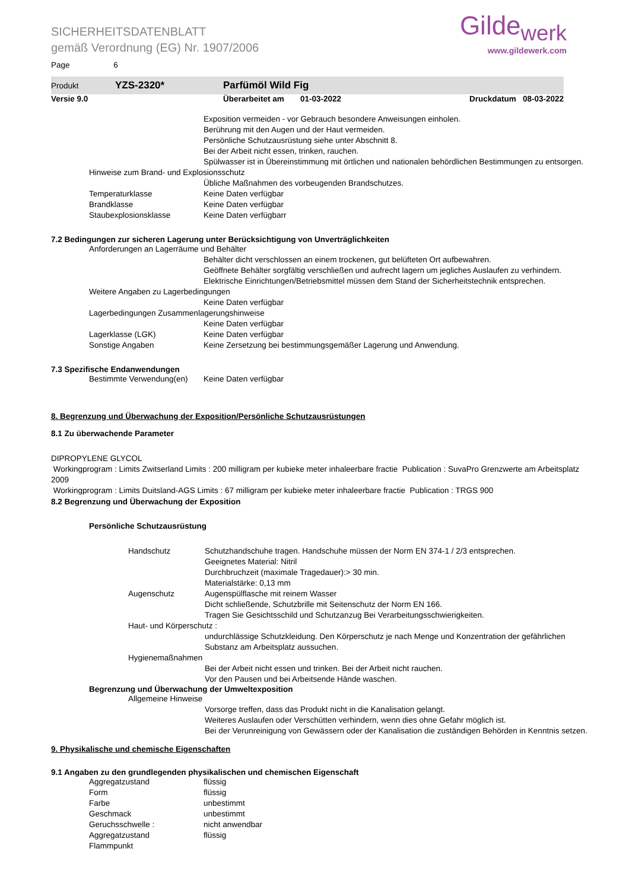SICHERHEITSDATENBLATT
gemäß Verordnung (EG) Nr. 1907/2006
Gilde<sub>werk</sub>
www.gildewerk.com
Page 6
Produkt YZS-2320* Parfümöl Wild Fig
Versie 9.0 Überarbeitet am 01-03-2022 Druckdatum 08-03-2022
Exposition vermeiden - vor Gebrauch besondere Anweisungen einholen.
Berührung mit den Augen und der Haut vermeiden.
Persönliche Schutzausrüstung siehe unter Abschnitt 8.
Bei der Arbeit nicht essen, trinken, rauchen.
Spülwasser ist in Übereinstimmung mit örtlichen und nationalen behördlichen Bestimmungen zu entsorgen.
Hinweise zum Brand- und Explosionsschutz
Übliche Maßnahmen des vorbeugenden Brandschutzes.
Temperaturklasse Keine Daten verfügbar
Brandklasse Keine Daten verfügbar
Staubexplosionsklasse Keine Daten verfügbarr
7.2 Bedingungen zur sicheren Lagerung unter Berücksichtigung von Unverträglichkeiten
Anforderungen an Lagerräume und Behälter
Behälter dicht verschlossen an einem trockenen, gut belüfteten Ort aufbewahren.
Geöffnete Behälter sorgfältig verschließen und aufrecht lagern um jegliches Auslaufen zu verhindern.
Elektrische Einrichtungen/Betriebsmittel müssen dem Stand der Sicherheitstechnik entsprechen.
Weitere Angaben zu Lagerbedingungen
Keine Daten verfügbar
Lagerbedingungen Zusammenlagerungshinweise
Keine Daten verfügbar
Lagerklasse (LGK) Keine Daten verfügbar
Sonstige Angaben Keine Zersetzung bei bestimmungsgemäßer Lagerung und Anwendung.
7.3 Spezifische Endanwendungen
Bestimmte Verwendung(en) Keine Daten verfügbar
8. Begrenzung und Überwachung der Exposition/Persönliche Schutzausrüstungen
8.1 Zu überwachende Parameter
DIPROPYLENE GLYCOL
Workingprogram : Limits Zwitserland Limits : 200 milligram per kubieke meter inhaleerbare fractie Publication : SuvaPro Grenzwerte am Arbeitsplatz 2009
Workingprogram : Limits Duitsland-AGS Limits : 67 milligram per kubieke meter inhaleerbare fractie Publication : TRGS 900
8.2 Begrenzung und Überwachung der Exposition
Persönliche Schutzausrüstung
Handschutz Schutzhandschuhe tragen. Handschuhe müssen der Norm EN 374-1 / 2/3 entsprechen.
Geeignetes Material: Nitril
Durchbruchzeit (maximale Tragedauer):> 30 min.
Materialstärke: 0,13 mm
Augenschutz Augenspülflasche mit reinem Wasser
Dicht schließende, Schutzbrille mit Seitenschutz der Norm EN 166.
Tragen Sie Gesichtsschild und Schutzanzug Bei Verarbeitungsschwierigkeiten.
Haut- und Körperschutz :
undurchlässige Schutzkleidung. Den Körperschutz je nach Menge und Konzentration der gefährlichen Substanz am Arbeitsplatz aussuchen.
Hygienemaßnahmen
Bei der Arbeit nicht essen und trinken. Bei der Arbeit nicht rauchen.
Vor den Pausen und bei Arbeitsende Hände waschen.
Begrenzung und Überwachung der Umweltexposition
Allgemeine Hinweise
Vorsorge treffen, dass das Produkt nicht in die Kanalisation gelangt.
Weiteres Auslaufen oder Verschütten verhindern, wenn dies ohne Gefahr möglich ist.
Bei der Verunreinigung von Gewässern oder der Kanalisation die zuständigen Behörden in Kenntnis setzen.
9. Physikalische und chemische Eigenschaften
9.1 Angaben zu den grundlegenden physikalischen und chemischen Eigenschaft
Aggregatzustand flüssig
Form flüssig
Farbe unbestimmt
Geschmack unbestimmt
Geruchsschwelle : nicht anwendbar
Aggregatzustand flüssig
Flammpunkt